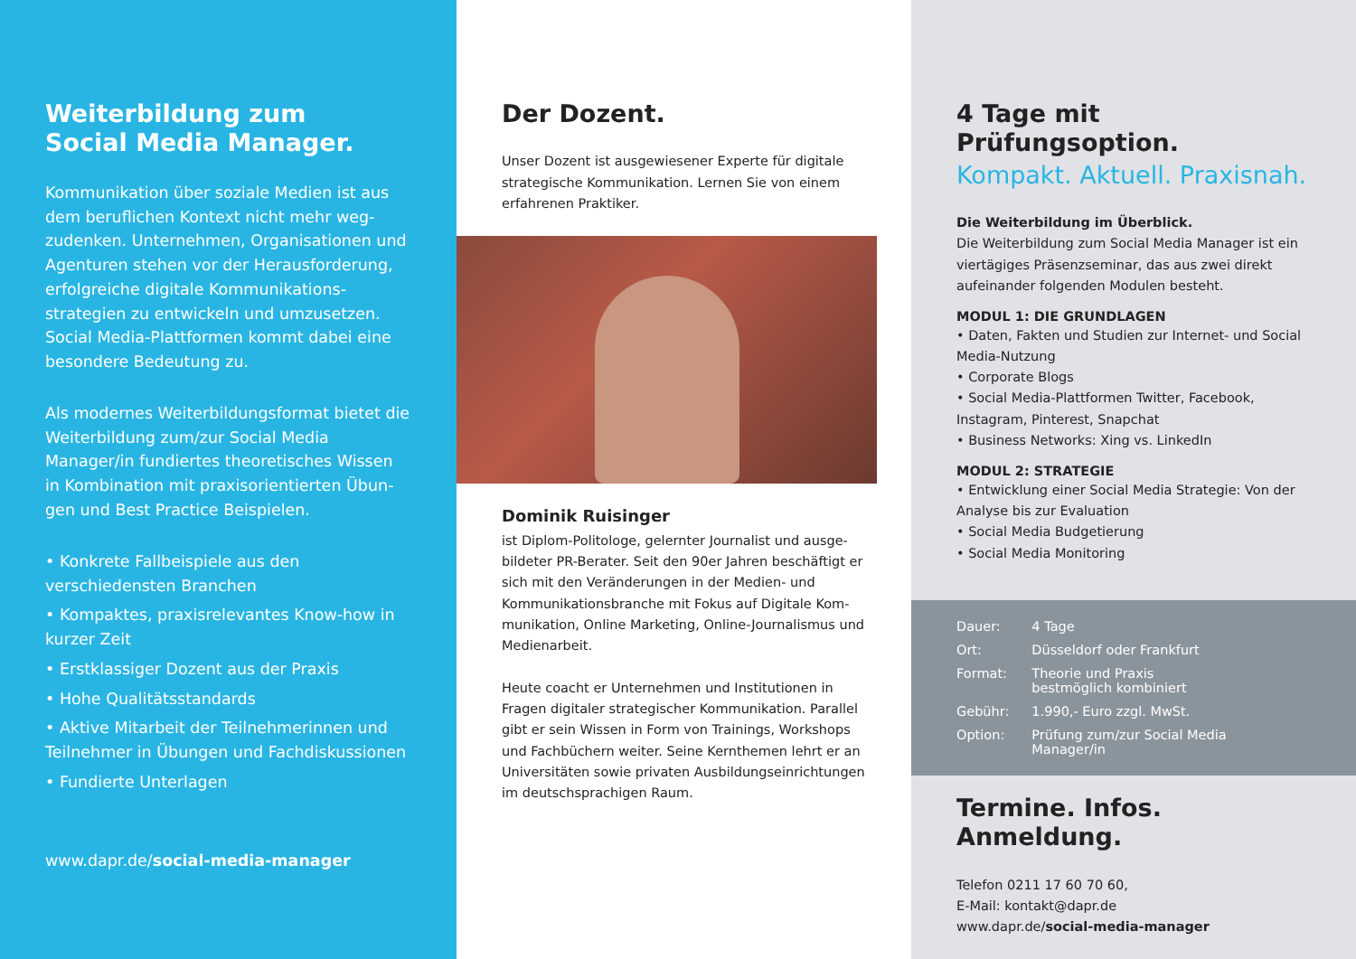Weiterbildung zum
Social Media Manager.
Kommunikation über soziale Medien ist aus dem beruflichen Kontext nicht mehr weg­zudenken. Unternehmen, Organisationen und Agenturen stehen vor der Herausforde­rung, erfolgreiche digitale Kommunikations­strategien zu entwickeln und umzusetzen. Social Media-Plattformen kommt dabei eine besondere Bedeutung zu.
Als modernes Weiterbildungsformat bietet die Weiterbildung zum/zur Social Media Manager/in fundiertes theoretisches Wissen in Kombination mit praxisorientierten Übun­gen und Best Practice Beispielen.
• Konkrete Fallbeispiele aus den verschiedensten Branchen
• Kompaktes, praxisrelevantes Know-how in kurzer Zeit
• Erstklassiger Dozent aus der Praxis
• Hohe Qualitätsstandards
• Aktive Mitarbeit der Teilnehmerinnen und Teilnehmer in Übungen und Fach­diskussionen
• Fundierte Unterlagen
www.dapr.de/social-media-manager
Der Dozent.
Unser Dozent ist ausgewiesener Experte für digitale strategische Kommunikation. Lernen Sie von einem erfahrenen Praktiker.
Dominik Ruisinger
ist Diplom-Politologe, gelernter Journalist und ausge­bildeter PR-Berater. Seit den 90er Jahren beschäftigt er sich mit den Veränderungen in der Medien- und Kommunikationsbranche mit Fokus auf Digitale Kom­munikation, Online Marketing, Online-Journalismus und Medienarbeit.
Heute coacht er Unternehmen und Institutionen in Fragen digitaler strategischer Kommunikation. Parallel gibt er sein Wissen in Form von Trainings, Workshops und Fachbüchern weiter. Seine Kernthemen lehrt er an Universitäten sowie privaten Ausbildungseinrichtungen im deutschsprachigen Raum.
4 Tage mit Prüfungsoption.
Kompakt. Aktuell. Praxisnah.
Die Weiterbildung im Überblick.
Die Weiterbildung zum Social Media Manager ist ein viertägiges Präsenzseminar, das aus zwei direkt aufeinander folgenden Modulen besteht.
MODUL 1: DIE GRUNDLAGEN
• Daten, Fakten und Studien zur Internet- und Social Media-Nutzung
• Corporate Blogs
• Social Media-Plattformen Twitter, Facebook, Instagram, Pinterest, Snapchat
• Business Networks: Xing vs. LinkedIn
MODUL 2: STRATEGIE
• Entwicklung einer Social Media Strategie: Von der Analyse bis zur Evaluation
• Social Media Budgetierung
• Social Media Monitoring
| Dauer: | 4 Tage |
| Ort: | Düsseldorf oder Frankfurt |
| Format: | Theorie und Praxis bestmöglich kombiniert |
| Gebühr: | 1.990,- Euro zzgl. MwSt. |
| Option: | Prüfung zum/zur Social Media Manager/in |
Termine. Infos. Anmeldung.
Telefon 0211 17 60 70 60,
E-Mail: kontakt@dapr.de
www.dapr.de/social-media-manager